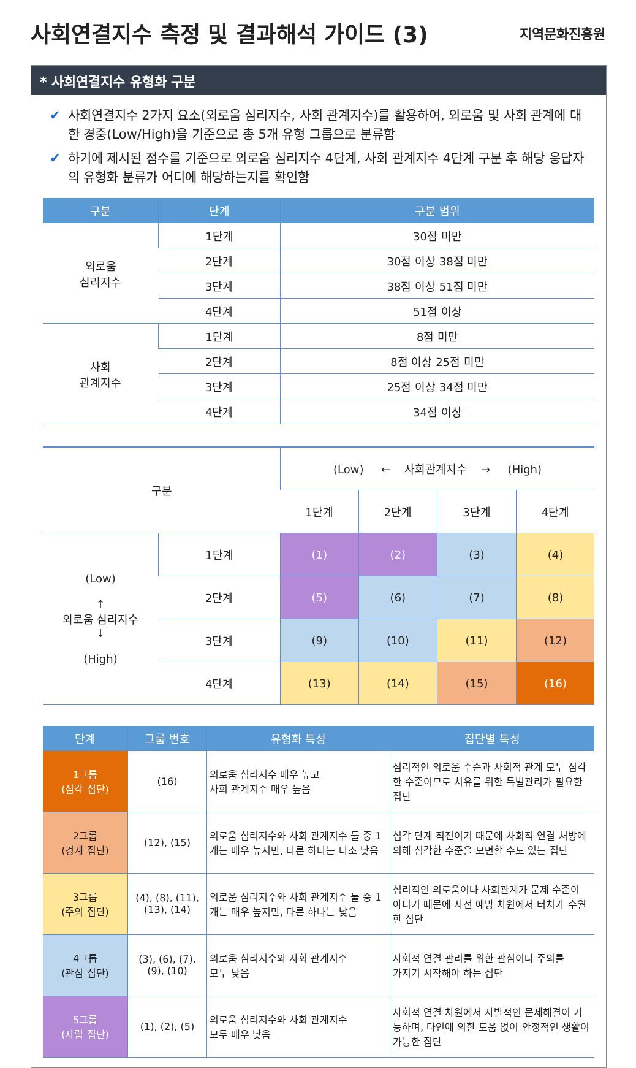사회연결지수 측정 및 결과해석 가이드 (3)
지역문화진흥원
* 사회연결지수 유형화 구분
✔ 사회연결지수 2가지 요소(외로움 심리지수, 사회 관계지수)를 활용하여, 외로움 및 사회 관계에 대한 경중(Low/High)을 기준으로 총 5개 유형 그룹으로 분류함
✔ 하기에 제시된 점수를 기준으로 외로움 심리지수 4단계, 사회 관계지수 4단계 구분 후 해당 응답자의 유형화 분류가 어디에 해당하는지를 확인함
| 구분 | 단계 | 구분 범위 |
| --- | --- | --- |
| 외로움 심리지수 | 1단계 | 30점 미만 |
| | 2단계 | 30점 이상 38점 미만 |
| | 3단계 | 38점 이상 51점 미만 |
| | 4단계 | 51점 이상 |
| 사회 관계지수 | 1단계 | 8점 미만 |
| | 2단계 | 8점 이상 25점 미만 |
| | 3단계 | 25점 이상 34점 미만 |
| | 4단계 | 34점 이상 |
| 구분 | | (Low) ← 사회관계지수 → (High) | | | |
| | | 1단계 | 2단계 | 3단계 | 4단계 |
| (Low) ↑ 외로움 심리지수 ↓ (High) | 1단계 | (1) | (2) | (3) | (4) |
| | 2단계 | (5) | (6) | (7) | (8) |
| | 3단계 | (9) | (10) | (11) | (12) |
| | 4단계 | (13) | (14) | (15) | (16) |
| 단계 | 그룹 번호 | 유형화 특성 | 집단별 특성 |
| --- | --- | --- | --- |
| 1그룹 (심각 집단) | (16) | 외로움 심리지수 매우 높고 사회 관계지수 매우 높음 | 심리적인 외로움 수준과 사회적 관계 모두 심각한 수준이므로 치유를 위한 특별관리가 필요한 집단 |
| 2그룹 (경계 집단) | (12), (15) | 외로움 심리지수와 사회 관계지수 둘 중 1개는 매우 높지만, 다른 하나는 다소 낮음 | 심각 단계 직전이기 때문에 사회적 연결 처방에 의해 심각한 수준을 모면할 수도 있는 집단 |
| 3그룹 (주의 집단) | (4), (8), (11), (13), (14) | 외로움 심리지수와 사회 관계지수 둘 중 1개는 매우 높지만, 다른 하나는 낮음 | 심리적인 외로움이나 사회관계가 문제 수준이 아니기 때문에 사전 예방 차원에서 터치가 수월한 집단 |
| 4그룹 (관심 집단) | (3), (6), (7), (9), (10) | 외로움 심리지수와 사회 관계지수 모두 낮음 | 사회적 연결 관리를 위한 관심이나 주의를 가지기 시작해야 하는 집단 |
| 5그룹 (자립 집단) | (1), (2), (5) | 외로움 심리지수와 사회 관계지수 모두 매우 낮음 | 사회적 연결 차원에서 자발적인 문제해결이 가능하며, 타인에 의한 도움 없이 안정적인 생활이 가능한 집단 |